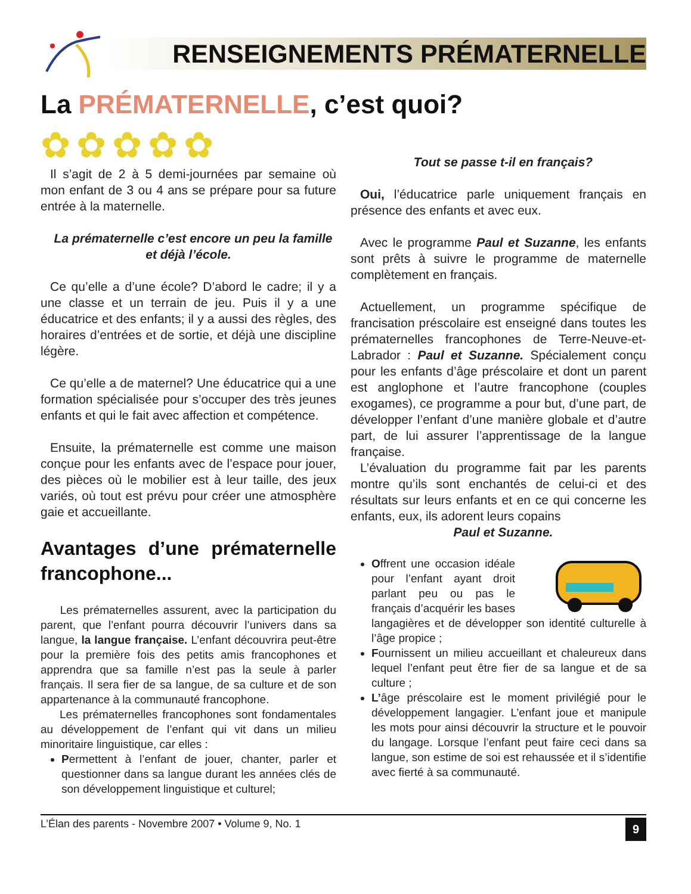RENSEIGNEMENTS PRÉMATERNELLE
La PRÉMATERNELLE, c’est quoi?
✿✿✿✿✿
Il s’agit de 2 à 5 demi-journées par semaine où mon enfant de 3 ou 4 ans se prépare pour sa future entrée à la maternelle.
La prématernelle c’est encore un peu la famille et déjà l’école.
Ce qu’elle a d’une école? D’abord le cadre; il y a une classe et un terrain de jeu. Puis il y a une éducatrice et des enfants; il y a aussi des règles, des horaires d’entrées et de sortie, et déjà une discipline légère.
Ce qu’elle a de maternel? Une éducatrice qui a une formation spécialisée pour s’occuper des très jeunes enfants et qui le fait avec affection et compétence.
Ensuite, la prématernelle est comme une maison conçue pour les enfants avec de l’espace pour jouer, des pièces où le mobilier est à leur taille, des jeux variés, où tout est prévu pour créer une atmosphère gaie et accueillante.
Avantages d’une prématernelle francophone...
Les prématernelles assurent, avec la participation du parent, que l’enfant pourra découvrir l’univers dans sa langue, la langue française. L’enfant découvrira peut-être pour la première fois des petits amis francophones et apprendra que sa famille n’est pas la seule à parler français. Il sera fier de sa langue, de sa culture et de son appartenance à la communauté francophone.
Les prématernelles francophones sont fondamentales au développement de l’enfant qui vit dans un milieu minoritaire linguistique, car elles :
Permettent à l’enfant de jouer, chanter, parler et questionner dans sa langue durant les années clés de son développement linguistique et culturel;
Tout se passe t-il en français?
Oui, l’éducatrice parle uniquement français en présence des enfants et avec eux.
Avec le programme Paul et Suzanne, les enfants sont prêts à suivre le programme de maternelle complètement en français.
Actuellement, un programme spécifique de francisation préscolaire est enseigné dans toutes les prématernelles francophones de Terre-Neuve-et-Labrador : Paul et Suzanne. Spécialement conçu pour les enfants d’âge préscolaire et dont un parent est anglophone et l’autre francophone (couples exogames), ce programme a pour but, d’une part, de développer l’enfant d’une manière globale et d’autre part, de lui assurer l’apprentissage de la langue française.
L’évaluation du programme fait par les parents montre qu’ils sont enchantés de celui-ci et des résultats sur leurs enfants et en ce qui concerne les enfants, eux, ils adorent leurs copains
Paul et Suzanne.
Offrent une occasion idéale pour l’enfant ayant droit parlant peu ou pas le français d’acquérir les bases langagières et de développer son identité culturelle à l’âge propice ;
Fournissent un milieu accueillant et chaleureux dans lequel l’enfant peut être fier de sa langue et de sa culture ;
L’âge préscolaire est le moment privilégié pour le développement langagier. L’enfant joue et manipule les mots pour ainsi découvrir la structure et le pouvoir du langage. Lorsque l’enfant peut faire ceci dans sa langue, son estime de soi est rehaussée et il s’identifie avec fierté à sa communauté.
L’Élan des parents - Novembre 2007 • Volume 9, No. 1 9